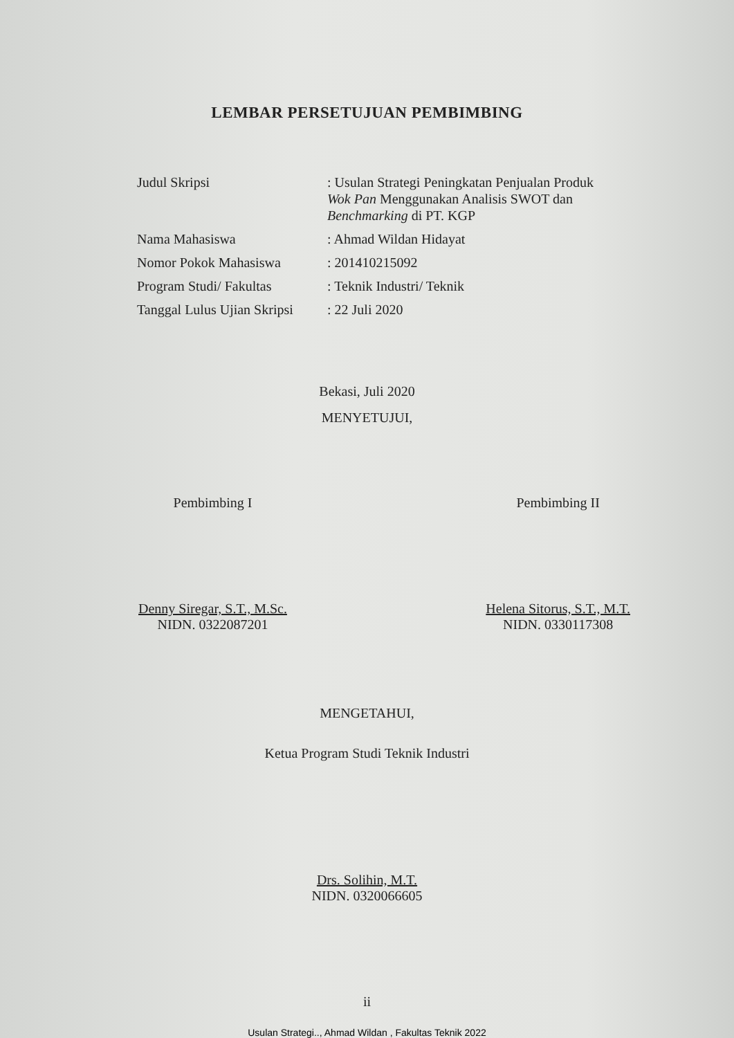LEMBAR PERSETUJUAN PEMBIMBING
| Judul Skripsi | : Usulan Strategi Peningkatan Penjualan Produk Wok Pan Menggunakan Analisis SWOT dan Benchmarking di PT. KGP |
| Nama Mahasiswa | : Ahmad Wildan Hidayat |
| Nomor Pokok Mahasiswa | : 201410215092 |
| Program Studi/ Fakultas | : Teknik Industri/ Teknik |
| Tanggal Lulus Ujian Skripsi | : 22 Juli 2020 |
Bekasi, Juli 2020
MENYETUJUI,
Pembimbing I
Denny Siregar, S.T., M.Sc.
NIDN. 0322087201
Pembimbing II
Helena Sitorus, S.T., M.T.
NIDN. 0330117308
MENGETAHUI,
Ketua Program Studi Teknik Industri
Drs. Solihin, M.T.
NIDN. 0320066605
ii
Usulan Strategi.., Ahmad Wildan , Fakultas Teknik 2022